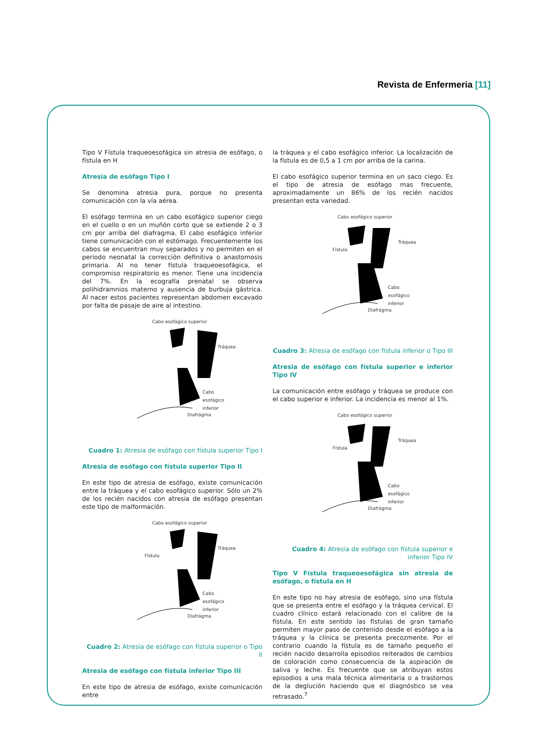Revista de Enfermeria [11]
Tipo V Fístula traqueoesofágica sin atresia de esófago, o fístula en H
Atresia de esófago Tipo I
Se denomina atresia pura, porque no presenta comunicación con la vía aérea.
El esófago termina en un cabo esofágico superior ciego en el cuello o en un muñón corto que se extiende 2 o 3 cm por arriba del diafragma. El cabo esofágico inferior tiene comunicación con el estómago. Frecuentemente los cabos se encuentran muy separados y no permiten en el periodo neonatal la corrección definitiva o anastomosis primaria. Al no tener fístula traqueoesofágica, el compromiso respiratorio es menor. Tiene una incidencia del 7%. En la ecografía prenatal se observa polihidramnios materno y ausencia de burbuja gástrica. Al nacer estos pacientes representan abdomen excavado por falta de pasaje de aire al intestino.
Cabo esofágico superior
Tráquea
Cabo esofágico inferior
Diafrágma
Cuadro 1: Atresia de esófago con fístula superior Tipo I
Atresia de esófago con fístula superior Tipo II
En este tipo de atresia de esófago, existe comunicación entre la tráquea y el cabo esofágico superior. Sólo un 2% de los recién nacidos con atresia de esófago presentan este tipo de malformación.
Cabo esofágico superior
Tráquea
Fístula
Cabo esofágico inferior
Diafrágma
Cuadro 2: Atresia de esófago con fístula superior o Tipo II
Atresia de esófago con fístula inferior Tipo III
En este tipo de atresia de esófago, existe comunicación entre
la tráquea y el cabo esofágico inferior. La localización de la fístula es de 0,5 a 1 cm por arriba de la carina.
El cabo esofágico superior termina en un saco ciego. Es el tipo de atresia de esófago mas frecuente, aproximadamente un 86% de los recién nacidos presentan esta variedad.
Cabo esofágico superior
Tráquea
Fístula
Cabo esofágico inferior
Diafrágma
Cuadro 3: Atresia de esófago con fístula inferior o Tipo III
Atresia de esófago con fístula superior e inferior Tipo IV
La comunicación entre esófago y tráquea se produce con el cabo superior e inferior. La incidencia es menor al 1%.
Cabo esofágico superior
Tráquea
Fístula
Cabo esofágico inferior
Diafrágma
Cuadro 4: Atresia de esófago con fístula superior e inferior Tipo IV
Tipo V Fístula traqueoesofágica sin atresia de esófago, o fístula en H
En este tipo no hay atresia de esófago, sino una fístula que se presenta entre el esófago y la tráquea cervical. El cuadro clínico estará relacionado con el calibre de la fístula. En este sentido las fístulas de gran tamaño permiten mayor paso de contenido desde el esófago a la tráquea y la clínica se presenta precozmente. Por el contrario cuando la fístula es de tamaño pequeño el recién nacido desarrolla episodios reiterados de cambios de coloración como consecuencia de la aspiración de saliva y leche. Es frecuente que se atribuyan estos episodios a una mala técnica alimentaria o a trastornos de la deglución haciendo que el diagnóstico se vea retrasado.<sup>7</sup>